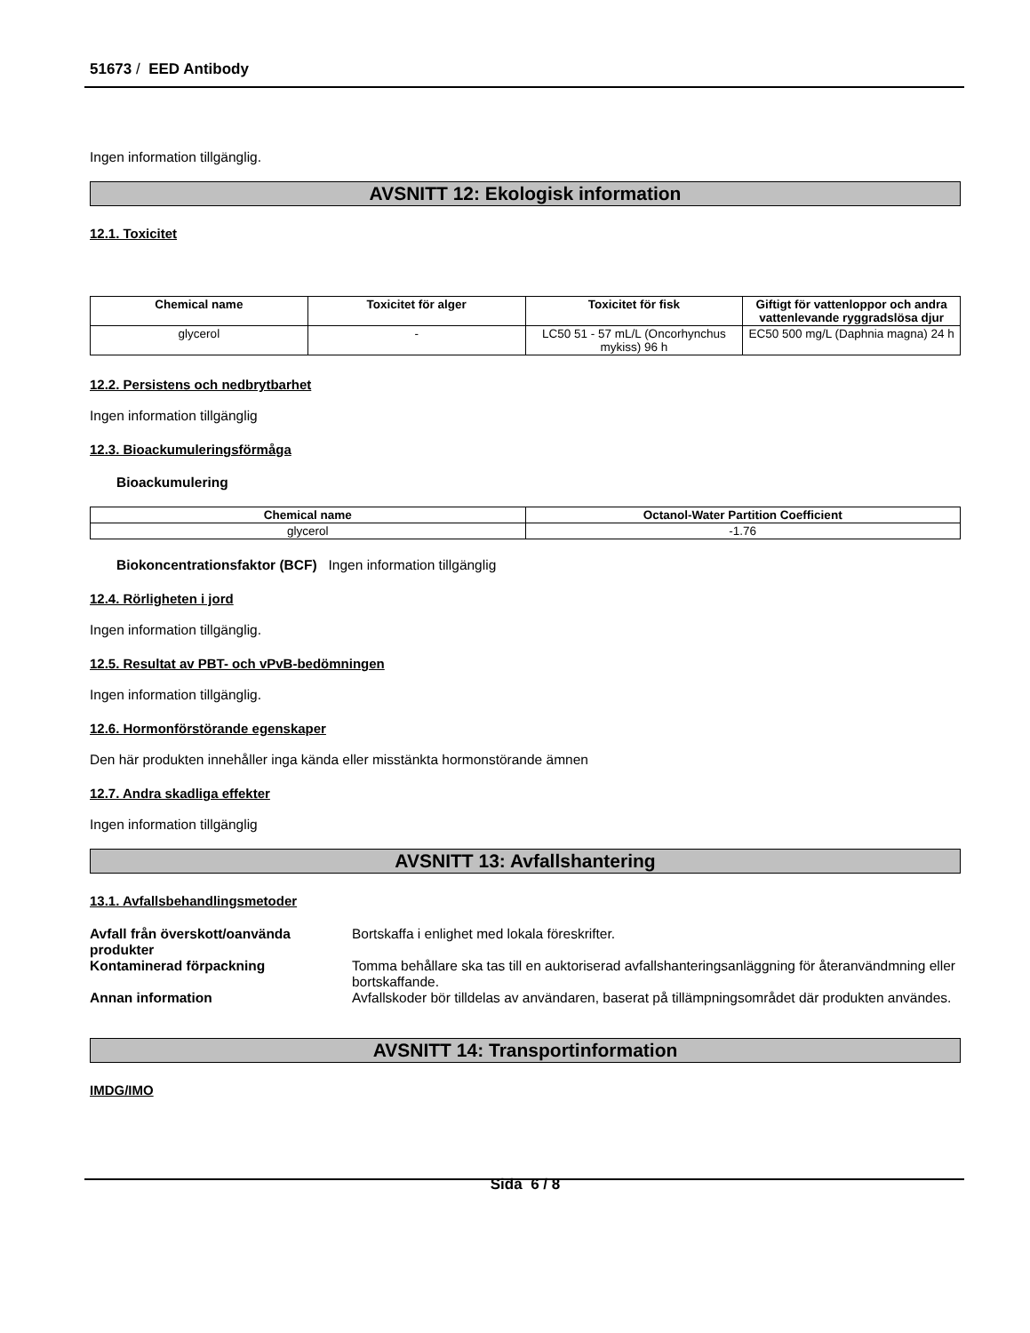51673 / EED Antibody
Ingen information tillgänglig.
AVSNITT 12: Ekologisk information
12.1. Toxicitet
| Chemical name | Toxicitet för alger | Toxicitet för fisk | Giftigt för vattenloppor och andra vattenlevande ryggradslösa djur |
| --- | --- | --- | --- |
| glycerol | - | LC50 51 - 57 mL/L (Oncorhynchus mykiss) 96 h | EC50 500 mg/L (Daphnia magna) 24 h |
12.2. Persistens och nedbrytbarhet
Ingen information tillgänglig
12.3. Bioackumuleringsförmåga
Bioackumulering
| Chemical name | Octanol-Water Partition Coefficient |
| --- | --- |
| glycerol | -1.76 |
Biokoncentrationsfaktor (BCF) Ingen information tillgänglig
12.4. Rörligheten i jord
Ingen information tillgänglig.
12.5. Resultat av PBT- och vPvB-bedömningen
Ingen information tillgänglig.
12.6. Hormonförstörande egenskaper
Den här produkten innehåller inga kända eller misstänkta hormonstörande ämnen
12.7. Andra skadliga effekter
Ingen information tillgänglig
AVSNITT 13: Avfallshantering
13.1. Avfallsbehandlingsmetoder
| Avfall från överskott/oanvända produkter | Bortskaffa i enlighet med lokala föreskrifter. |
| Kontaminerad förpackning | Tomma behållare ska tas till en auktoriserad avfallshanteringsanläggning för återanvändmning eller bortskaffande. |
| Annan information | Avfallskoder bör tilldelas av användaren, baserat på tillämpningsområdet där produkten användes. |
AVSNITT 14: Transportinformation
IMDG/IMO
Sida 6 / 8